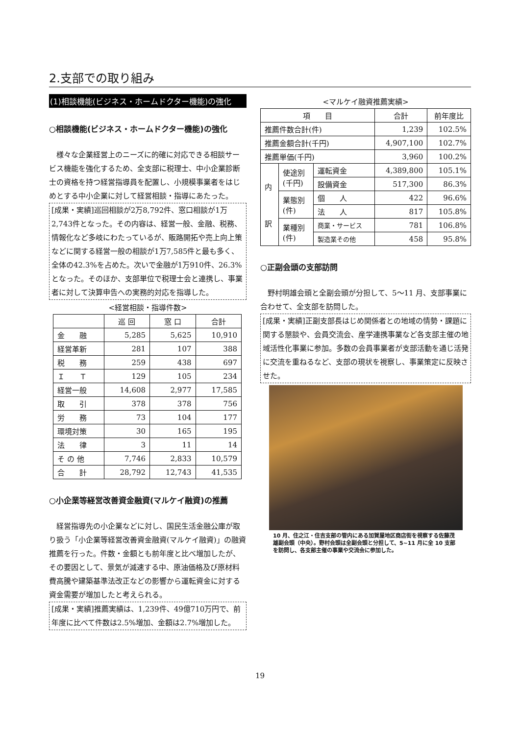2.支部での取り組み
(1)相談機能(ビジネス・ホームドクター機能)の強化
○相談機能(ビジネス・ホームドクター機能)の強化
様々な企業経営上のニーズに的確に対応できる相談サービス機能を強化するため、全支部に税理士、中小企業診断士の資格を持つ経営指導員を配置し、小規模事業者をはじめとする中小企業に対して経営相談・指導にあたった。
[成果・実績]巡回相談が2万8,792件、窓口相談が1万2,743件となった。その内容は、経営一般、金融、税務、情報化など多岐にわたっているが、販路開拓や売上向上策などに関する経営一般の相談が1万7,585件と最も多く、全体の42.3%を占めた。次いで金融が1万910件、26.3%となった。そのほか、支部単位で税理士会と連携し、事業者に対して決算申告への実務的対応を指導した。
<経営相談・指導件数>
| | 巡 回 | 窓 口 | 合計 |
| --- | --- | --- | --- |
| 金 融 | 5,285 | 5,625 | 10,910 |
| 経営革新 | 281 | 107 | 388 |
| 税 務 | 259 | 438 | 697 |
| Ｉ Ｔ | 129 | 105 | 234 |
| 経営一般 | 14,608 | 2,977 | 17,585 |
| 取 引 | 378 | 378 | 756 |
| 労 務 | 73 | 104 | 177 |
| 環境対策 | 30 | 165 | 195 |
| 法 律 | 3 | 11 | 14 |
| そ の 他 | 7,746 | 2,833 | 10,579 |
| 合 計 | 28,792 | 12,743 | 41,535 |
○小企業等経営改善資金融資(マルケイ融資)の推薦
経営指導先の小企業などに対し、国民生活金融公庫が取り扱う「小企業等経営改善資金融資(マルケイ融資)」の融資推薦を行った。件数・金額とも前年度と比べ増加したが、その要因として、景気が減速する中、原油価格及び原材料費高騰や建築基準法改正などの影響から運転資金に対する資金需要が増加したと考えられる。
[成果・実績]推薦実績は、1,239件、49億710万円で、前年度に比べて件数は2.5%増加、金額は2.7%増加した。
<マルケイ融資推薦実績>
| 項 目 | | | 合計 | 前年度比 |
| --- | --- | --- | --- | --- |
| 推薦件数合計(件) | | | 1,239 | 102.5% |
| 推薦金額合計(千円) | | | 4,907,100 | 102.7% |
| 推薦単価(千円) | | | 3,960 | 100.2% |
| 内 訳 | 使途別 (千円) | 運転資金 | 4,389,800 | 105.1% |
| | | 設備資金 | 517,300 | 86.3% |
| | 業態別 (件) | 個 人 | 422 | 96.6% |
| | | 法 人 | 817 | 105.8% |
| | 業種別 (件) | 商業・サービス | 781 | 106.8% |
| | | 製造業その他 | 458 | 95.8% |
○正副会頭の支部訪問
野村明雄会頭と全副会頭が分担して、5～11 月、支部事業に合わせて、全支部を訪問した。
[成果・実績]正副支部長はじめ関係者との地域の情勢・課題に関する懇談や、会員交流会、産学連携事業など各支部主催の地域活性化事業に参加。多数の会員事業者が支部活動を通じ活発に交流を重ねるなど、支部の現状を視察し、事業策定に反映させた。
10 月、住之江・住吉支部の管内にある加賀屋地区商店街を視察する佐藤茂雄副会頭（中央）。野村会頭は全副会頭と分担して、5~11 月に全 10 支部を訪問し、各支部主催の事業や交流会に参加した。
19